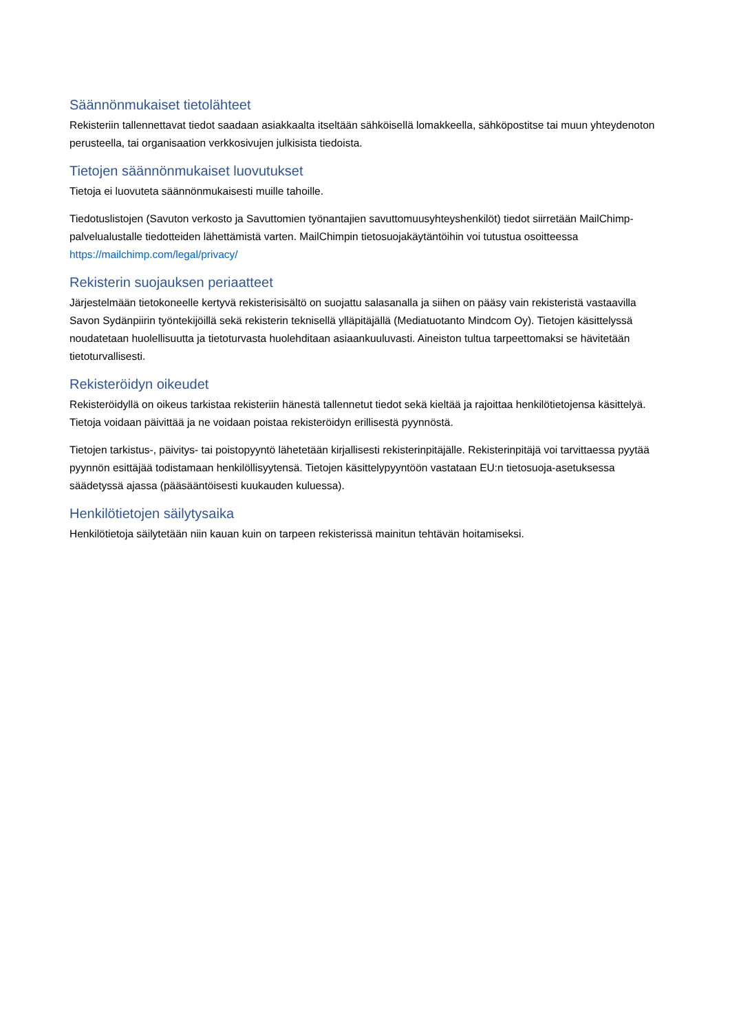Säännönmukaiset tietolähteet
Rekisteriin tallennettavat tiedot saadaan asiakkaalta itseltään sähköisellä lomakkeella, sähköpostitse tai muun yhteydenoton perusteella, tai organisaation verkkosivujen julkisista tiedoista.
Tietojen säännönmukaiset luovutukset
Tietoja ei luovuteta säännönmukaisesti muille tahoille.
Tiedotuslistojen (Savuton verkosto ja Savuttomien työnantajien savuttomuusyhteyshenkilöt) tiedot siirretään MailChimp-palvelualustalle tiedotteiden lähettämistä varten. MailChimpin tietosuojakäytäntöihin voi tutustua osoitteessa https://mailchimp.com/legal/privacy/
Rekisterin suojauksen periaatteet
Järjestelmään tietokoneelle kertyvä rekisterisisältö on suojattu salasanalla ja siihen on pääsy vain rekisteristä vastaavilla Savon Sydänpiirin työntekijöillä sekä rekisterin teknisellä ylläpitäjällä (Mediatuotanto Mindcom Oy). Tietojen käsittelyssä noudatetaan huolellisuutta ja tietoturvasta huolehditaan asiaankuuluvasti. Aineiston tultua tarpeettomaksi se hävitetään tietoturvallisesti.
Rekisteröidyn oikeudet
Rekisteröidyllä on oikeus tarkistaa rekisteriin hänestä tallennetut tiedot sekä kieltää ja rajoittaa henkilötietojensa käsittelyä. Tietoja voidaan päivittää ja ne voidaan poistaa rekisteröidyn erillisestä pyynnöstä.
Tietojen tarkistus-, päivitys- tai poistopyyntö lähetetään kirjallisesti rekisterinpitäjälle. Rekisterinpitäjä voi tarvittaessa pyytää pyynnön esittäjää todistamaan henkilöllisyytensä. Tietojen käsittelypyyntöön vastataan EU:n tietosuoja-asetuksessa säädetyssä ajassa (pääsääntöisesti kuukauden kuluessa).
Henkilötietojen säilytysaika
Henkilötietoja säilytetään niin kauan kuin on tarpeen rekisterissä mainitun tehtävän hoitamiseksi.